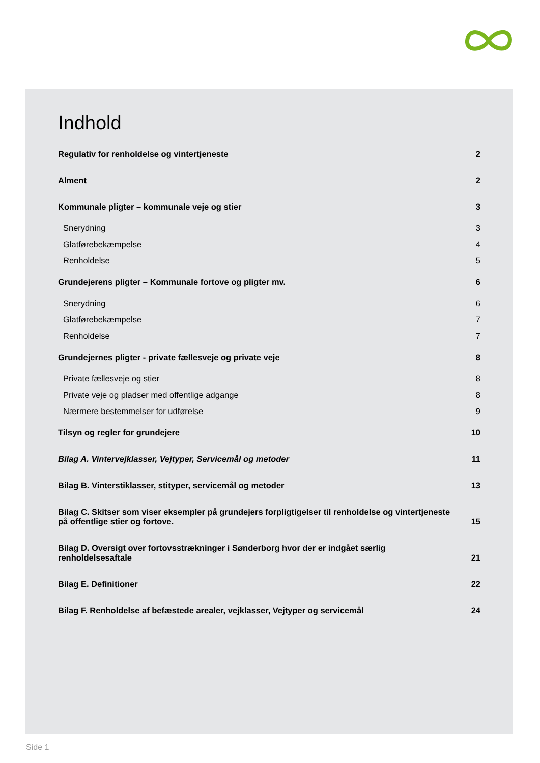Indhold
Regulativ for renholdelse og vintertjeneste 2
Alment 2
Kommunale pligter – kommunale veje og stier 3
Snerydning 3
Glatførebekæmpelse 4
Renholdelse 5
Grundejerens pligter – Kommunale fortove og pligter mv. 6
Snerydning 6
Glatførebekæmpelse 7
Renholdelse 7
Grundejernes pligter - private fællesveje og private veje 8
Private fællesveje og stier 8
Private veje og pladser med offentlige adgange 8
Nærmere bestemmelser for udførelse 9
Tilsyn og regler for grundejere 10
Bilag A. Vintervejklasser, Vejtyper, Servicemål og metoder 11
Bilag B. Vinterstiklasser, stityper, servicemål og metoder 13
Bilag C. Skitser som viser eksempler på grundejers forpligtigelser til renholdelse og vintertjeneste
på offentlige stier og fortove. 15
Bilag D. Oversigt over fortovsstrækninger i Sønderborg hvor der er indgået særlig
renholdelsesaftale 21
Bilag E. Definitioner 22
Bilag F. Renholdelse af befæstede arealer, vejklasser, Vejtyper og servicemål 24
Side 1